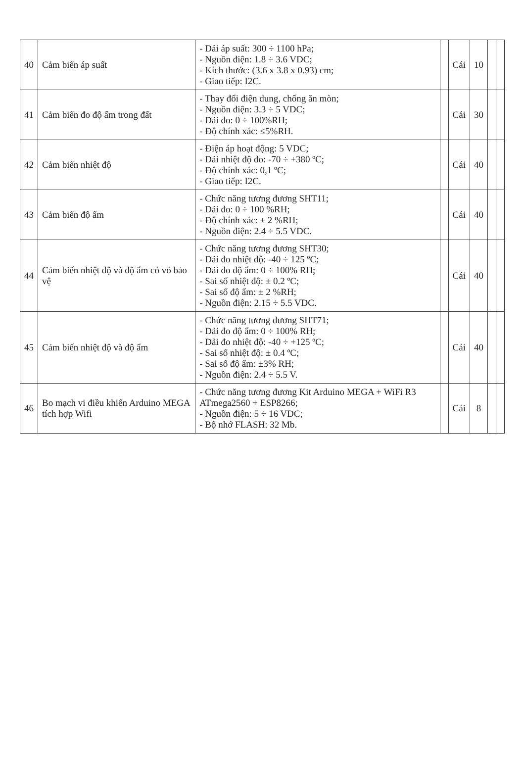| 40 | Cảm biến áp suất | - Dải áp suất: 300 ÷ 1100 hPa; - Nguồn điện: 1.8 ÷ 3.6 VDC; - Kích thước: (3.6 x 3.8 x 0.93) cm; - Giao tiếp: I2C. | | Cái | 10 | | |
| 41 | Cảm biến đo độ ẩm trong đất | - Thay đổi điện dung, chống ăn mòn; - Nguồn điện: 3.3 ÷ 5 VDC; - Dải đo: 0 ÷ 100%RH; - Độ chính xác: ≤5%RH. | | Cái | 30 | | |
| 42 | Cảm biến nhiệt độ | - Điện áp hoạt động: 5 VDC; - Dải nhiệt độ đo: -70 ÷ +380 ºC; - Độ chính xác: 0,1 ºC; - Giao tiếp: I2C. | | Cái | 40 | | |
| 43 | Cảm biến độ ẩm | - Chức năng tương đương SHT11; - Dải đo: 0 ÷ 100 %RH; - Độ chính xác: ± 2 %RH; - Nguồn điện: 2.4 ÷ 5.5 VDC. | | Cái | 40 | | |
| 44 | Cảm biến nhiệt độ và độ ẩm có vỏ bảo vệ | - Chức năng tương đương SHT30; - Dải đo nhiệt độ: -40 ÷ 125 ºC; - Dải đo độ ẩm: 0 ÷ 100% RH; - Sai số nhiệt độ: ± 0.2 ºC; - Sai số độ ẩm: ± 2 %RH; - Nguồn điện: 2.15 ÷ 5.5 VDC. | | Cái | 40 | | |
| 45 | Cảm biến nhiệt độ và độ ẩm | - Chức năng tương đương SHT71; - Dải đo độ ẩm: 0 ÷ 100% RH; - Dải đo nhiệt độ: -40 ÷ +125 ºC; - Sai số nhiệt độ: ± 0.4 ºC; - Sai số độ ẩm: ±3% RH; - Nguồn điện: 2.4 ÷ 5.5 V. | | Cái | 40 | | |
| 46 | Bo mạch vi điều khiển Arduino MEGA tích hợp Wifi | - Chức năng tương đương Kit Arduino MEGA + WiFi R3 ATmega2560 + ESP8266; - Nguồn điện: 5 ÷ 16 VDC; - Bộ nhớ FLASH: 32 Mb. | | Cái | 8 | | |